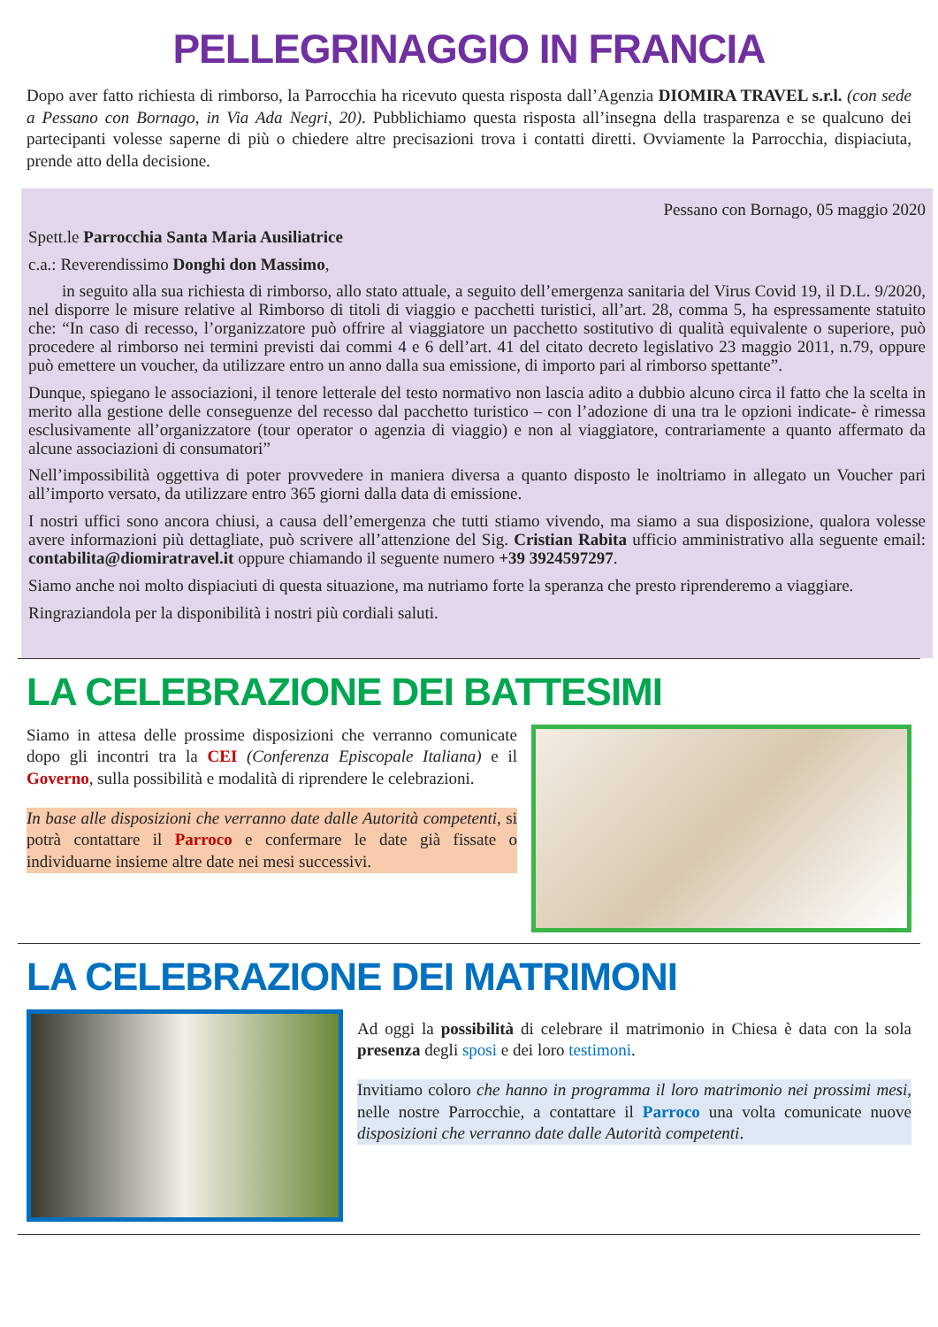PELLEGRINAGGIO IN FRANCIA
Dopo aver fatto richiesta di rimborso, la Parrocchia ha ricevuto questa risposta dall’Agenzia DIOMIRA TRAVEL s.r.l. (con sede a Pessano con Bornago, in Via Ada Negri, 20). Pubblichiamo questa risposta all’insegna della trasparenza e se qualcuno dei partecipanti volesse saperne di più o chiedere altre precisazioni trova i contatti diretti. Ovviamente la Parrocchia, dispiaciuta, prende atto della decisione.
Pessano con Bornago, 05 maggio 2020
Spett.le Parrocchia Santa Maria Ausiliatrice
c.a.: Reverendissimo Donghi don Massimo,
in seguito alla sua richiesta di rimborso, allo stato attuale, a seguito dell’emergenza sanitaria del Virus Covid 19, il D.L. 9/2020, nel disporre le misure relative al Rimborso di titoli di viaggio e pacchetti turistici, all’art. 28, comma 5, ha espressamente statuito che: “In caso di recesso, l’organizzatore può offrire al viaggiatore un pacchetto sostitutivo di qualità equivalente o superiore, può procedere al rimborso nei termini previsti dai commi 4 e 6 dell’art. 41 del citato decreto legislativo 23 maggio 2011, n.79, oppure può emettere un voucher, da utilizzare entro un anno dalla sua emissione, di importo pari al rimborso spettante”.
Dunque, spiegano le associazioni, il tenore letterale del testo normativo non lascia adito a dubbio alcuno circa il fatto che la scelta in merito alla gestione delle conseguenze del recesso dal pacchetto turistico – con l’adozione di una tra le opzioni indicate- è rimessa esclusivamente all’organizzatore (tour operator o agenzia di viaggio) e non al viaggiatore, contrariamente a quanto affermato da alcune associazioni di consumatori”
Nell’impossibilità oggettiva di poter provvedere in maniera diversa a quanto disposto le inoltriamo in allegato un Voucher pari all’importo versato, da utilizzare entro 365 giorni dalla data di emissione.
I nostri uffici sono ancora chiusi, a causa dell’emergenza che tutti stiamo vivendo, ma siamo a sua disposizione, qualora volesse avere informazioni più dettagliate, può scrivere all’attenzione del Sig. Cristian Rabita ufficio amministrativo alla seguente email: contabilita@diomiratravel.it oppure chiamando il seguente numero +39 3924597297.
Siamo anche noi molto dispiaciuti di questa situazione, ma nutriamo forte la speranza che presto riprenderemo a viaggiare.
Ringraziandola per la disponibilità i nostri più cordiali saluti.
LA CELEBRAZIONE DEI BATTESIMI
Siamo in attesa delle prossime disposizioni che verranno comunicate dopo gli incontri tra la CEI (Conferenza Episcopale Italiana) e il Governo, sulla possibilità e modalità di riprendere le celebrazioni.
In base alle disposizioni che verranno date dalle Autorità competenti, si potrà contattare il Parroco e confermare le date già fissate o individuarne insieme altre date nei mesi successivi.
LA CELEBRAZIONE DEI MATRIMONI
Ad oggi la possibilità di celebrare il matrimonio in Chiesa è data con la sola presenza degli sposi e dei loro testimoni.
Invitiamo coloro che hanno in programma il loro matrimonio nei prossimi mesi, nelle nostre Parrocchie, a contattare il Parroco una volta comunicate nuove disposizioni che verranno date dalle Autorità competenti.